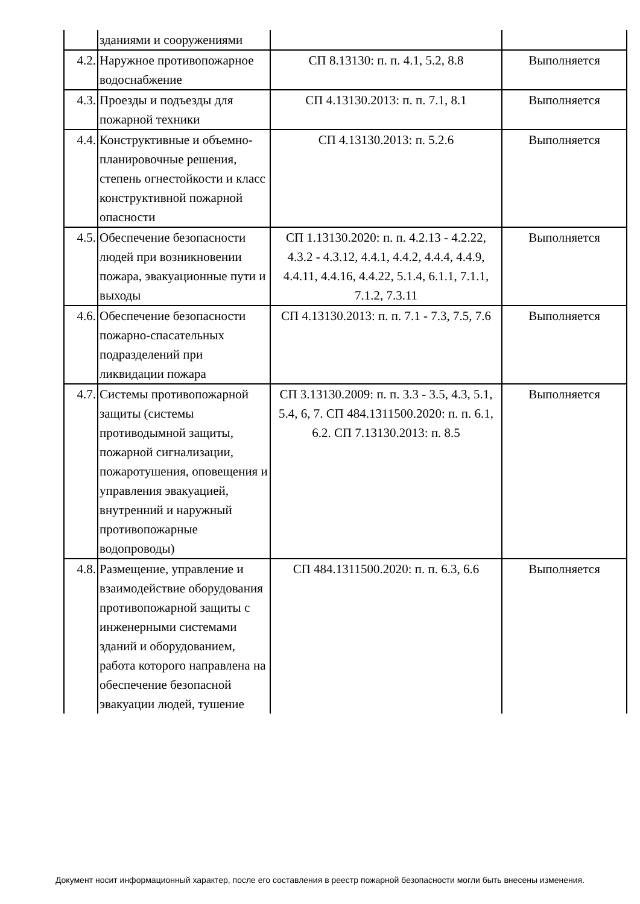| | зданиями и сооружениями | | |
| 4.2. | Наружное противопожарное водоснабжение | СП 8.13130: п. п. 4.1, 5.2, 8.8 | Выполняется |
| 4.3. | Проезды и подъезды для пожарной техники | СП 4.13130.2013: п. п. 7.1, 8.1 | Выполняется |
| 4.4. | Конструктивные и объемно-планировочные решения, степень огнестойкости и класс конструктивной пожарной опасности | СП 4.13130.2013: п. 5.2.6 | Выполняется |
| 4.5. | Обеспечение безопасности людей при возникновении пожара, эвакуационные пути и выходы | СП 1.13130.2020: п. п. 4.2.13 - 4.2.22, 4.3.2 - 4.3.12, 4.4.1, 4.4.2, 4.4.4, 4.4.9, 4.4.11, 4.4.16, 4.4.22, 5.1.4, 6.1.1, 7.1.1, 7.1.2, 7.3.11 | Выполняется |
| 4.6. | Обеспечение безопасности пожарно-спасательных подразделений при ликвидации пожара | СП 4.13130.2013: п. п. 7.1 - 7.3, 7.5, 7.6 | Выполняется |
| 4.7. | Системы противопожарной защиты (системы противодымной защиты, пожарной сигнализации, пожаротушения, оповещения и управления эвакуацией, внутренний и наружный противопожарные водопроводы) | СП 3.13130.2009: п. п. 3.3 - 3.5, 4.3, 5.1, 5.4, 6, 7. СП 484.1311500.2020: п. п. 6.1, 6.2. СП 7.13130.2013: п. 8.5 | Выполняется |
| 4.8. | Размещение, управление и взаимодействие оборудования противопожарной защиты с инженерными системами зданий и оборудованием, работа которого направлена на обеспечение безопасной эвакуации людей, тушение | СП 484.1311500.2020: п. п. 6.3, 6.6 | Выполняется |
Документ носит информационный характер, после его составления в реестр пожарной безопасности могли быть внесены изменения.